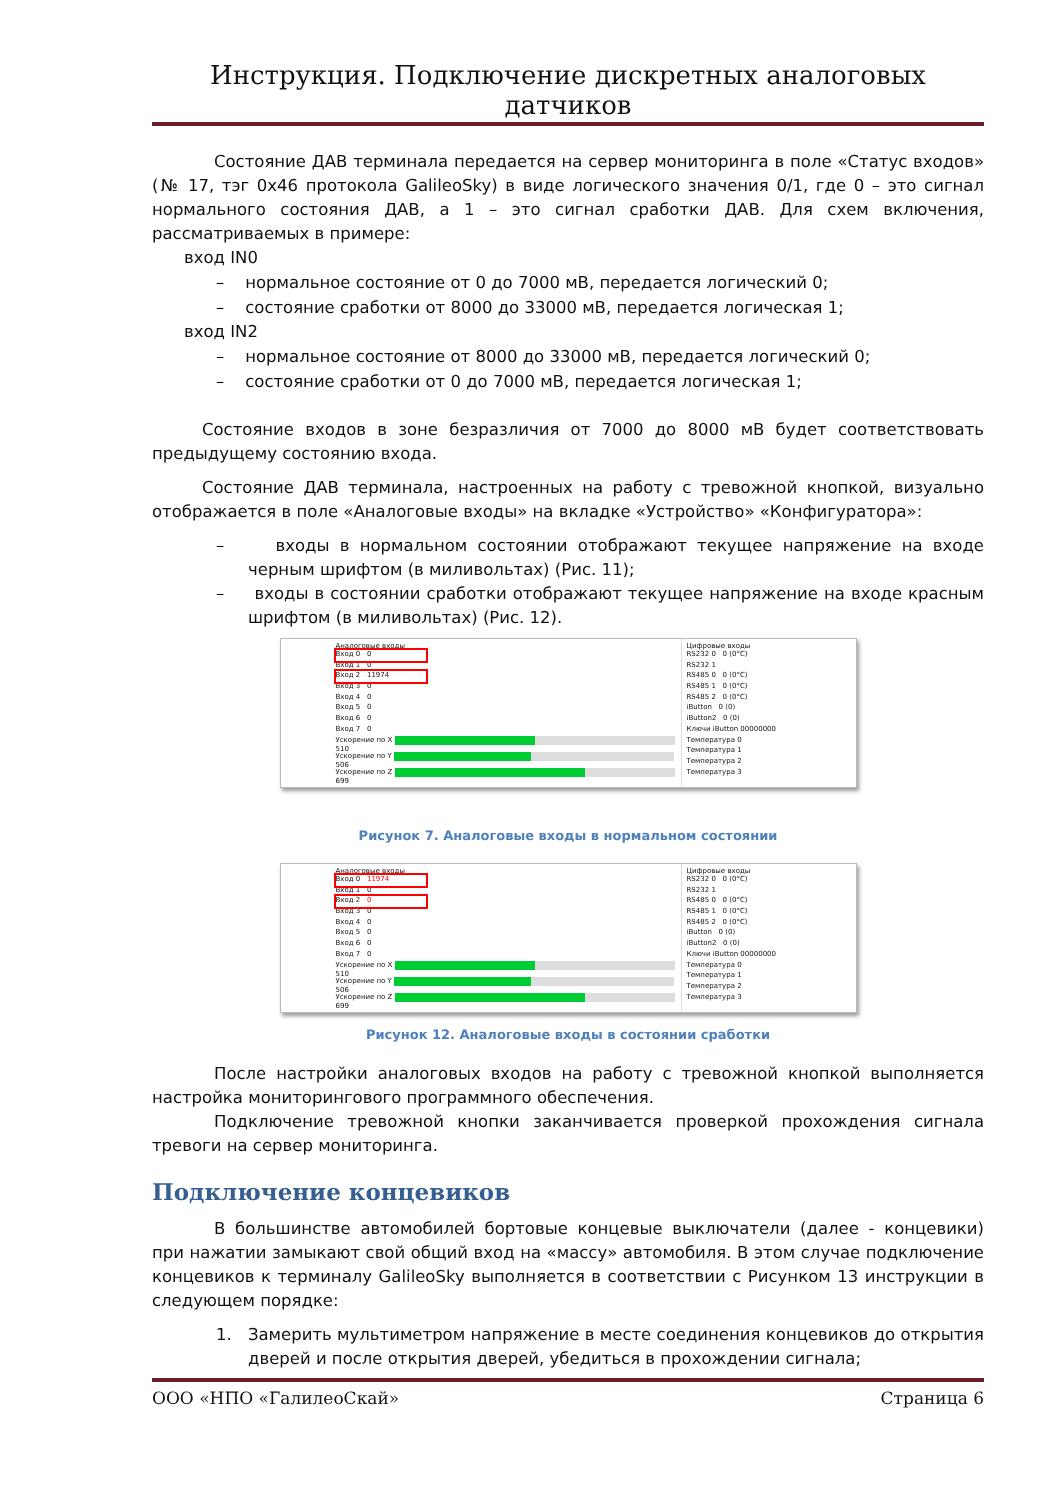Инструкция. Подключение дискретных аналоговых датчиков
Состояние ДАВ терминала передается на сервер мониторинга в поле «Статус входов» (№ 17, тэг 0x46 протокола GalileoSky) в виде логического значения 0/1, где 0 – это сигнал нормального состояния ДАВ, а 1 – это сигнал сработки ДАВ. Для схем включения, рассматриваемых в примере:
вход IN0
– нормальное состояние от 0 до 7000 мВ, передается логический 0;
– состояние сработки от 8000 до 33000 мВ, передается логическая 1;
вход IN2
– нормальное состояние от 8000 до 33000 мВ, передается логический 0;
– состояние сработки от 0 до 7000 мВ, передается логическая 1;
Состояние входов в зоне безразличия от 7000 до 8000 мВ будет соответствовать предыдущему состоянию входа.
Состояние ДАВ терминала, настроенных на работу с тревожной кнопкой, визуально отображается в поле «Аналоговые входы» на вкладке «Устройство» «Конфигуратора»:
– входы в нормальном состоянии отображают текущее напряжение на входе черным шрифтом (в миливольтах) (Рис. 11);
– входы в состоянии сработки отображают текущее напряжение на входе красным шрифтом (в миливольтах) (Рис. 12).
Аналоговые входы
Вход 0 0
Вход 1 0
Вход 2 11974
Вход 3 0
Вход 4 0
Вход 5 0
Вход 6 0
Вход 7 0
Ускорение по X 510
Ускорение по Y 506
Ускорение по Z 699
Цифровые входы
RS232 0 0 (0°C)
RS232 1
RS485 0 0 (0°C)
RS485 1 0 (0°C)
RS485 2 0 (0°C)
iButton 0 (0)
iButton2 0 (0)
Ключи iButton 00000000
Температура 0
Температура 1
Температура 2
Температура 3
Рисунок 7. Аналоговые входы в нормальном состоянии
Аналоговые входы
Вход 0 11974
Вход 1 0
Вход 2 0
Вход 3 0
Вход 4 0
Вход 5 0
Вход 6 0
Вход 7 0
Ускорение по X 510
Ускорение по Y 506
Ускорение по Z 699
Цифровые входы
RS232 0 0 (0°C)
RS232 1
RS485 0 0 (0°C)
RS485 1 0 (0°C)
RS485 2 0 (0°C)
iButton 0 (0)
iButton2 0 (0)
Ключи iButton 00000000
Температура 0
Температура 1
Температура 2
Температура 3
Рисунок 12. Аналоговые входы в состоянии сработки
После настройки аналоговых входов на работу с тревожной кнопкой выполняется настройка мониторингового программного обеспечения.
Подключение тревожной кнопки заканчивается проверкой прохождения сигнала тревоги на сервер мониторинга.
Подключение концевиков
В большинстве автомобилей бортовые концевые выключатели (далее - концевики) при нажатии замыкают свой общий вход на «массу» автомобиля. В этом случае подключение концевиков к терминалу GalileoSky выполняется в соответствии с Рисунком 13 инструкции в следующем порядке:
1. Замерить мультиметром напряжение в месте соединения концевиков до открытия дверей и после открытия дверей, убедиться в прохождении сигнала;
ООО «НПО «ГалилеоСкай» Страница 6